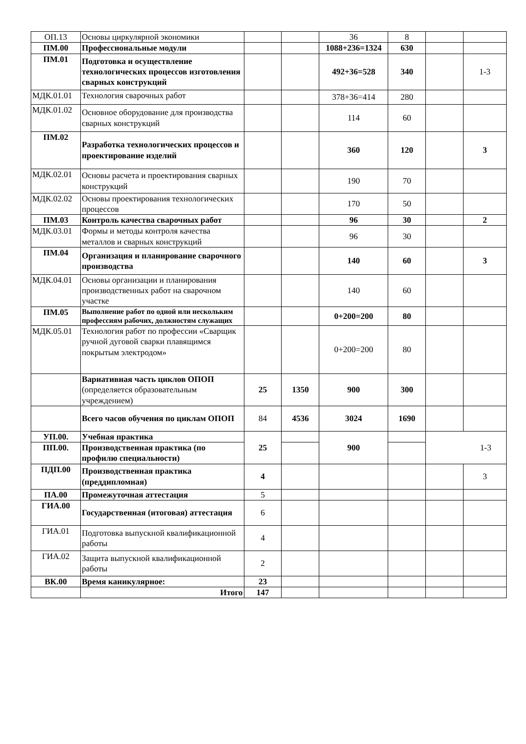| ОП.13 | Основы циркулярной экономики | | | 36 | 8 | | |
| ПМ.00 | Профессиональные модули | | | 1088+236=1324 | 630 | | |
| ПМ.01 | Подготовка и осуществление технологических процессов изготовления сварных конструкций | | | 492+36=528 | 340 | | 1-3 |
| МДК.01.01 | Технология сварочных работ | | | 378+36=414 | 280 | | |
| МДК.01.02 | Основное оборудование для производства сварных конструкций | | | 114 | 60 | | |
| ПМ.02 | Разработка технологических процессов и проектирование изделий | | | 360 | 120 | | 3 |
| МДК.02.01 | Основы расчета и проектирования сварных конструкций | | | 190 | 70 | | |
| МДК.02.02 | Основы проектирования технологических процессов | | | 170 | 50 | | |
| ПМ.03 | Контроль качества сварочных работ | | | 96 | 30 | | 2 |
| МДК.03.01 | Формы и методы контроля качества металлов и сварных конструкций | | | 96 | 30 | | |
| ПМ.04 | Организация и планирование сварочного производства | | | 140 | 60 | | 3 |
| МДК.04.01 | Основы организации и планирования производственных работ на сварочном участке | | | 140 | 60 | | |
| ПМ.05 | Выполнение работ по одной или нескольким профессиям рабочих, должностям служащих | | | 0+200=200 | 80 | | |
| МДК.05.01 | Технология работ по профессии «Сварщик ручной дуговой сварки плавящимся покрытым электродом» | | | 0+200=200 | 80 | | |
| | Вариативная часть циклов ОПОП (определяется образовательным учреждением) | 25 | 1350 | 900 | 300 | | |
| | Всего часов обучения по циклам ОПОП | 84 | 4536 | 3024 | 1690 | | |
| УП.00. | Учебная практика | 25 | | 900 | | 1-3 | |
| ПП.00. | Производственная практика (по профилю специальности) | | | | | | |
| ПДП.00 | Производственная практика (преддипломная) | 4 | | | | | 3 |
| ПА.00 | Промежуточная аттестация | 5 | | | | | |
| ГИА.00 | Государственная (итоговая) аттестация | 6 | | | | | |
| ГИА.01 | Подготовка выпускной квалификационной работы | 4 | | | | | |
| ГИА.02 | Защита выпускной квалификационной работы | 2 | | | | | |
| ВК.00 | Время каникулярное: | 23 | | | | | |
| | Итого | 147 | | | | | |